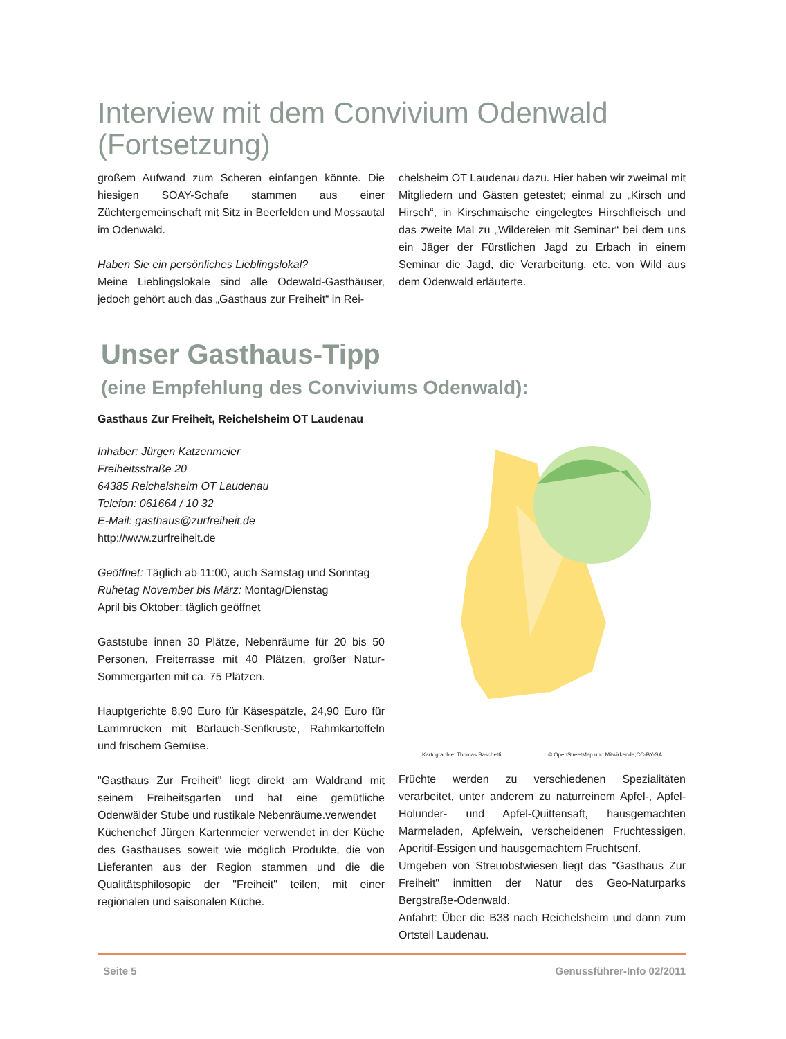Interview mit dem Convivium Odenwald (Fortsetzung)
großem Aufwand zum Scheren einfangen könnte. Die hiesigen SOAY-Schafe stammen aus einer Züchtergemeinschaft mit Sitz in Beerfelden und Mossautal im Odenwald.
Haben Sie ein persönliches Lieblingslokal?
Meine Lieblingslokale sind alle Odewald-Gasthäuser, jedoch gehört auch das „Gasthaus zur Freiheit“ in Rei-
chelsheim OT Laudenau dazu. Hier haben wir zweimal mit Mitgliedern und Gästen getestet; einmal zu „Kirsch und Hirsch“, in Kirschmaische eingelegtes Hirschfleisch und das zweite Mal zu „Wildereien mit Seminar“ bei dem uns ein Jäger der Fürstlichen Jagd zu Erbach in einem Seminar die Jagd, die Verarbeitung, etc. von Wild aus dem Odenwald erläuterte.
Unser Gasthaus-Tipp
(eine Empfehlung des Conviviums Odenwald):
Gasthaus Zur Freiheit, Reichelsheim OT Laudenau
Inhaber: Jürgen Katzenmeier
Freiheitsstraße 20
64385 Reichelsheim OT Laudenau
Telefon: 061664 / 10 32
E-Mail: gasthaus@zurfreiheit.de
http://www.zurfreiheit.de
Geöffnet: Täglich ab 11:00, auch Samstag und Sonntag
Ruhetag November bis März: Montag/Dienstag
April bis Oktober: täglich geöffnet
Gaststube innen 30 Plätze, Nebenräume für 20 bis 50 Personen, Freiterrasse mit 40 Plätzen, großer Natur-Sommergarten mit ca. 75 Plätzen.
Hauptgerichte 8,90 Euro für Käsespätzle, 24,90 Euro für Lammrücken mit Bärlauch-Senfkruste, Rahmkartoffeln und frischem Gemüse.
"Gasthaus Zur Freiheit" liegt direkt am Waldrand mit seinem Freiheitsgarten und hat eine gemütliche Odenwälder Stube und rustikale Nebenräume.verwendet
Küchenchef Jürgen Kartenmeier verwendet in der Küche des Gasthauses soweit wie möglich Produkte, die von Lieferanten aus der Region stammen und die die Qualitätsphilosopie der "Freiheit" teilen, mit einer regionalen und saisonalen Küche.
Kartographie: Thomas Baschetti © OpenStreetMap und Mitwirkende,CC-BY-SA
Früchte werden zu verschiedenen Spezialitäten verarbeitet, unter anderem zu naturreinem Apfel-, Apfel-Holunder- und Apfel-Quittensaft, hausgemachten Marmeladen, Apfelwein, verscheidenen Fruchtessigen, Aperitif-Essigen und hausgemachtem Fruchtsenf.
Umgeben von Streuobstwiesen liegt das "Gasthaus Zur Freiheit" inmitten der Natur des Geo-Naturparks Bergstraße-Odenwald.
Anfahrt: Über die B38 nach Reichelsheim und dann zum Ortsteil Laudenau.
Seite 5 Genussführer-Info 02/2011